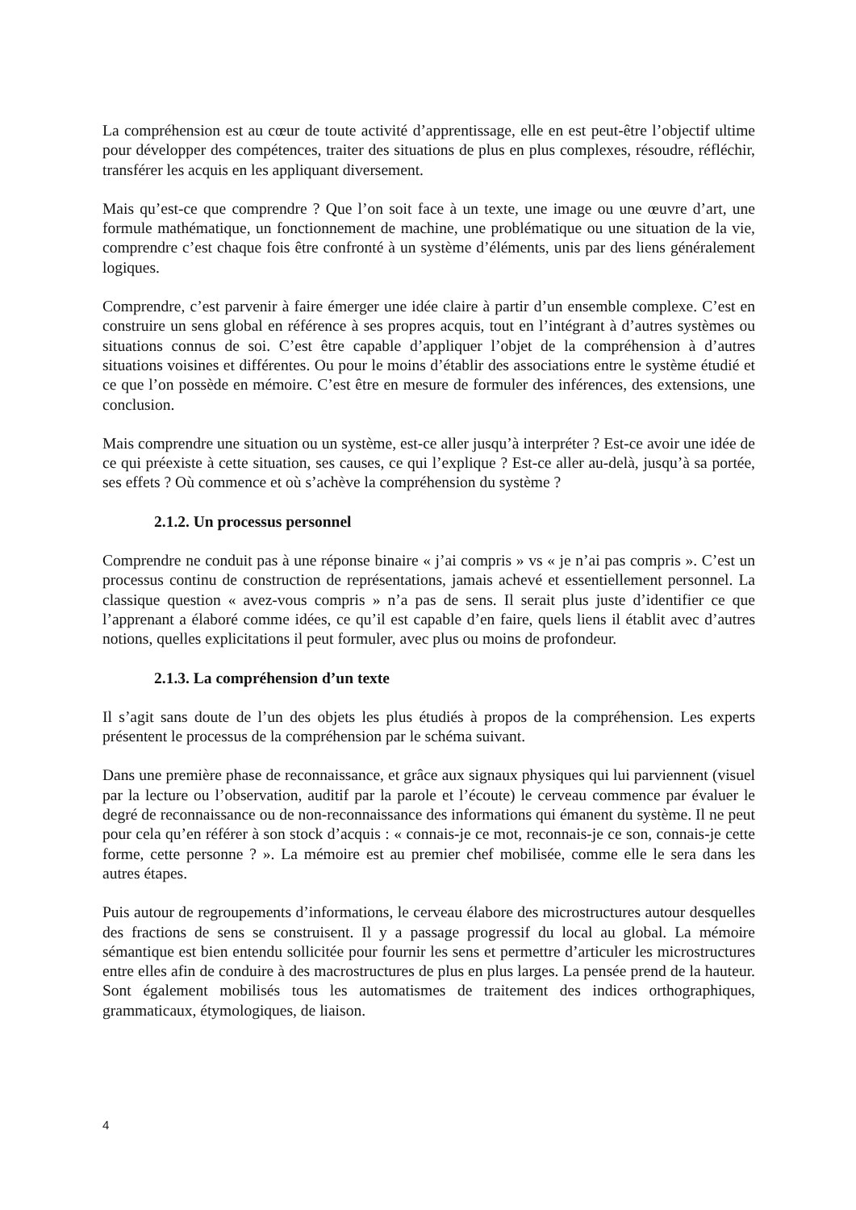La compréhension est au cœur de toute activité d’apprentissage, elle en est peut-être l’objectif ultime pour développer des compétences, traiter des situations de plus en plus complexes, résoudre, réfléchir, transférer les acquis en les appliquant diversement.
Mais qu’est-ce que comprendre ? Que l’on soit face à un texte, une image ou une œuvre d’art, une formule mathématique, un fonctionnement de machine, une problématique ou une situation de la vie, comprendre c’est chaque fois être confronté à un système d’éléments, unis par des liens généralement logiques.
Comprendre, c’est parvenir à faire émerger une idée claire à partir d’un ensemble complexe. C’est en construire un sens global en référence à ses propres acquis, tout en l’intégrant à d’autres systèmes ou situations connus de soi. C’est être capable d’appliquer l’objet de la compréhension à d’autres situations voisines et différentes. Ou pour le moins d’établir des associations entre le système étudié et ce que l’on possède en mémoire. C’est être en mesure de formuler des inférences, des extensions, une conclusion.
Mais comprendre une situation ou un système, est-ce aller jusqu’à interpréter ? Est-ce avoir une idée de ce qui préexiste à cette situation, ses causes, ce qui l’explique ? Est-ce aller au-delà, jusqu’à sa portée, ses effets ? Où commence et où s’achève la compréhension du système ?
2.1.2. Un processus personnel
Comprendre ne conduit pas à une réponse binaire « j’ai compris » vs « je n’ai pas compris ». C’est un processus continu de construction de représentations, jamais achevé et essentiellement personnel. La classique question « avez-vous compris » n’a pas de sens. Il serait plus juste d’identifier ce que l’apprenant a élaboré comme idées, ce qu’il est capable d’en faire, quels liens il établit avec d’autres notions, quelles explicitations il peut formuler, avec plus ou moins de profondeur.
2.1.3. La compréhension d’un texte
Il s’agit sans doute de l’un des objets les plus étudiés à propos de la compréhension. Les experts présentent le processus de la compréhension par le schéma suivant.
Dans une première phase de reconnaissance, et grâce aux signaux physiques qui lui parviennent (visuel par la lecture ou l’observation, auditif par la parole et l’écoute) le cerveau commence par évaluer le degré de reconnaissance ou de non-reconnaissance des informations qui émanent du système. Il ne peut pour cela qu’en référer à son stock d’acquis : « connais-je ce mot, reconnais-je ce son, connais-je cette forme, cette personne ? ». La mémoire est au premier chef mobilisée, comme elle le sera dans les autres étapes.
Puis autour de regroupements d’informations, le cerveau élabore des microstructures autour desquelles des fractions de sens se construisent. Il y a passage progressif du local au global. La mémoire sémantique est bien entendu sollicitée pour fournir les sens et permettre d’articuler les microstructures entre elles afin de conduire à des macrostructures de plus en plus larges. La pensée prend de la hauteur. Sont également mobilisés tous les automatismes de traitement des indices orthographiques, grammaticaux, étymologiques, de liaison.
4